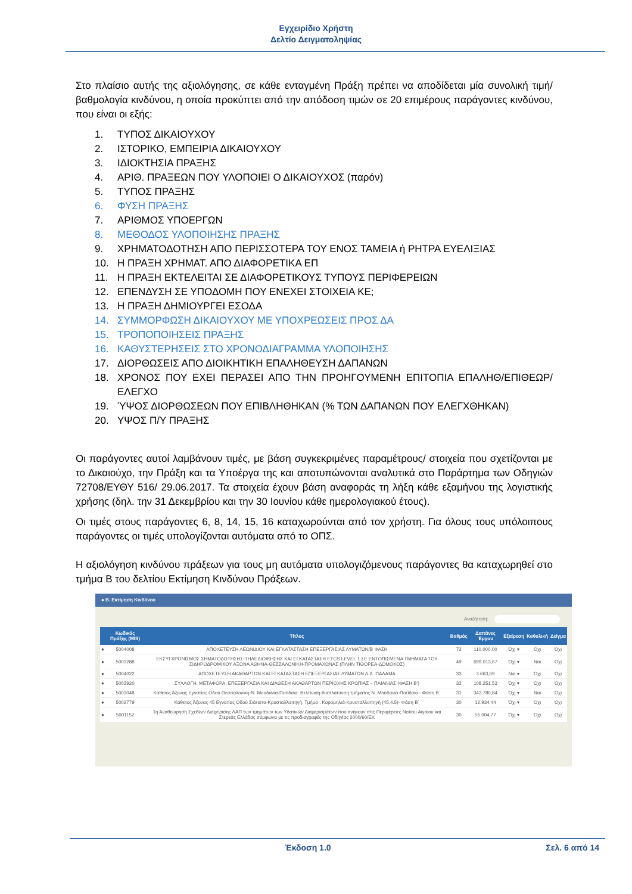Εγχειρίδιο Χρήστη
Δελτίο Δειγματοληψίας
Στο πλαίσιο αυτής της αξιολόγησης, σε κάθε ενταγμένη Πράξη πρέπει να αποδίδεται μία συνολική τιμή/ βαθμολογία κινδύνου, η οποία προκύπτει από την απόδοση τιμών σε 20 επιμέρους παράγοντες κινδύνου, που είναι οι εξής:
1. ΤΥΠΟΣ ΔΙΚΑΙΟΥΧΟΥ
2. ΙΣΤΟΡΙΚΟ, ΕΜΠΕΙΡΙΑ ΔΙΚΑΙΟΥΧΟΥ
3. ΙΔΙΟΚΤΗΣΙΑ ΠΡΑΞΗΣ
4. ΑΡΙΘ. ΠΡΑΞΕΩΝ ΠΟΥ ΥΛΟΠΟΙΕΙ Ο ΔΙΚΑΙΟΥΧΟΣ (παρόν)
5. ΤΥΠΟΣ ΠΡΑΞΗΣ
6. ΦΥΣΗ ΠΡΑΞΗΣ
7. ΑΡΙΘΜΟΣ ΥΠΟΕΡΓΩΝ
8. ΜΕΘΟΔΟΣ ΥΛΟΠΟΙΗΣΗΣ ΠΡΑΞΗΣ
9. ΧΡΗΜΑΤΟΔΟΤΗΣΗ ΑΠΟ ΠΕΡΙΣΣΟΤΕΡΑ ΤΟΥ ΕΝΟΣ ΤΑΜΕΙΑ ή ΡΗΤΡΑ ΕΥΕΛΙΞΙΑΣ
10. Η ΠΡΑΞΗ ΧΡΗΜΑΤ. ΑΠΟ ΔΙΑΦΟΡΕΤΙΚΑ ΕΠ
11. Η ΠΡΑΞΗ ΕΚΤΕΛΕΙΤΑΙ ΣΕ ΔΙΑΦΟΡΕΤΙΚΟΥΣ ΤΥΠΟΥΣ ΠΕΡΙΦΕΡΕΙΩΝ
12. ΕΠΕΝΔΥΣΗ ΣΕ ΥΠΟΔΟΜΗ ΠΟΥ ΕΝΕΧΕΙ ΣΤΟΙΧΕΙΑ ΚΕ;
13. Η ΠΡΑΞΗ ΔΗΜΙΟΥΡΓΕΙ ΕΣΟΔΑ
14. ΣΥΜΜΟΡΦΩΣΗ ΔΙΚΑΙΟΥΧΟΥ ΜΕ ΥΠΟΧΡΕΩΣΕΙΣ ΠΡΟΣ ΔΑ
15. ΤΡΟΠΟΠΟΙΗΣΕΙΣ ΠΡΑΞΗΣ
16. ΚΑΘΥΣΤΕΡΗΣΕΙΣ ΣΤΟ ΧΡΟΝΟΔΙΑΓΡΑΜΜΑ ΥΛΟΠΟΙΗΣΗΣ
17. ΔΙΟΡΘΩΣΕΙΣ ΑΠΟ ΔΙΟΙΚΗΤΙΚΗ ΕΠΑΛΗΘΕΥΣΗ ΔΑΠΑΝΩΝ
18. ΧΡΟΝΟΣ ΠΟΥ ΕΧΕΙ ΠΕΡΑΣΕΙ ΑΠΟ ΤΗΝ ΠΡΟΗΓΟΥΜΕΝΗ ΕΠΙΤΟΠΙΑ ΕΠΑΛΗΘ/ΕΠΙΘΕΩΡ/ ΕΛΕΓΧΟ
19. ΎΨΟΣ ΔΙΟΡΘΩΣΕΩΝ ΠΟΥ ΕΠΙΒΛΗΘΗΚΑΝ (% ΤΩΝ ΔΑΠΑΝΩΝ ΠΟΥ ΕΛΕΓΧΘΗΚΑΝ)
20. ΥΨΟΣ Π/Υ ΠΡΑΞΗΣ
Οι παράγοντες αυτοί λαμβάνουν τιμές, με βάση συγκεκριμένες παραμέτρους/ στοιχεία που σχετίζονται με το Δικαιούχο, την Πράξη και τα Υποέργα της και αποτυπώνονται αναλυτικά στο Παράρτημα των Οδηγιών 72708/ΕΥΘΥ 516/ 29.06.2017. Τα στοιχεία έχουν βάση αναφοράς τη λήξη κάθε εξαμήνου της λογιστικής χρήσης (δηλ. την 31 Δεκεμβρίου και την 30 Ιουνίου κάθε ημερολογιακού έτους).
Οι τιμές στους παράγοντες 6, 8, 14, 15, 16 καταχωρούνται από τον χρήστη. Για όλους τους υπόλοιπους παράγοντες οι τιμές υπολογίζονται αυτόματα από το ΟΠΣ.
Η αξιολόγηση κινδύνου πράξεων για τους μη αυτόματα υπολογιζόμενους παράγοντες θα καταχωρηθεί στο τμήμα Β του δελτίου Εκτίμηση Κινδύνου Πράξεων.
● Β. Εκτίμηση Κινδύνου
Αναζήτηση:
| | Κωδικός Πράξης (MIS) | Τίτλος | Βαθμός | Δαπάνες Έργου | Εξαίρεση | Καθολική | Δείγμα |
| --- | --- | --- | --- | --- | --- | --- | --- |
| ● | 5004008 | ΑΠΟΧΕΤΕΥΣΗ ΛΕΩΝΙΔΙΟΥ ΚΑΙ ΕΓΚΑΤΑΣΤΑΣΗ ΕΠΕΞΕΡΓΑΣΙΑΣ ΛΥΜΑΤΩΝ/Β ΦΑΣΗ | 72 | 110.000,00 | Όχι ▾ | Όχι | Όχι |
| ● | 5003288 | ΕΚΣΥΓΧΡΟΝΙΣΜΟΣ ΣΗΜΑΤΟΔΟΤΗΣΗΣ-ΤΗΛΕΔΙΟΙΚΗΣΗΣ ΚΑΙ ΕΓΚΑΤΑΣΤΑΣΗ ETCS LEVEL 1 ΣΕ ΕΝΤΟΠΙΣΜΕΝΑ ΤΜΗΜΑΤΑ ΤΟΥ ΣΙΔΗΡΟΔΡΟΜΙΚΟΥ ΑΞΟΝΑ ΑΘΗΝΑ-ΘΕΣΣΑΛΟΝΙΚΗ-ΠΡΟΜΑΧΩΝΑΣ (ΠΛΗΝ ΤΙΘΟΡΕΑ-ΔΟΜΟΚΟΣ) | 49 | 699.013,67 | Όχι ▾ | Ναι | Όχι |
| ● | 5004022 | ΑΠΟΧΕΤΕΥΣΗ ΑΚΑΘΑΡΤΩΝ ΚΑΙ ΕΓΚΑΤΑΣΤΑΣΗ ΕΠΕΞΕΡΓΑΣΙΑΣ ΛΥΜΑΤΩΝ Δ.Δ. ΠΑΛΑΜΑ | 33 | 3.663,69 | Ναι ▾ | Όχι | Όχι |
| ● | 5003920 | ΣΥΛΛΟΓΗ, ΜΕΤΑΦΟΡΑ, ΕΠΕΞΕΡΓΑΣΙΑ ΚΑΙ ΔΙΑΘΕΣΗ ΑΚΑΘΑΡΤΩΝ ΠΕΡΙΟΧΗΣ ΚΡΩΠΙΑΣ – ΠΑΙΑΝΙΑΣ (ΦΑΣΗ Β') | 32 | 108.251,53 | Όχι ▾ | Όχι | Όχι |
| ● | 5003048 | Κάθετος Άξονας Εγνατίας Οδού Θεσσαλονίκη-Ν. Μουδανιά-Ποτίδαια: Βελτίωση-διαπλάτυνση τμήματος Ν. Μουδανιά-Ποτίδαια - Φάση Β΄ | 31 | 343.780,84 | Όχι ▾ | Ναι | Όχι |
| ● | 5002779 | Κάθετος Άξονας 45 Εγνατίας Οδού Σιάτιστα-Κρυσταλλοπηγή, Τμήμα : Κορομηλιά-Κρυσταλλοπηγή (45.4.5)- Φάση Β΄ | 30 | 12.934,44 | Όχι ▾ | Όχι | Όχι |
| ● | 5001152 | 1η Αναθεώρηση Σχεδίων Διαχείρισης ΛΑΠ των τμημάτων των Υδατικών Διαμερισμάτων που ανήκουν στις Περιφέρειες Νοτίου Αιγαίου και Στερεάς Ελλάδας σύμφωνα με τις προδιαγραφές της Οδηγίας 2000/60/ΕΚ | 30 | 56.004,77 | Όχι ▾ | Όχι | Όχι |
Έκδοση 1.0 Σελ. 6 από 14